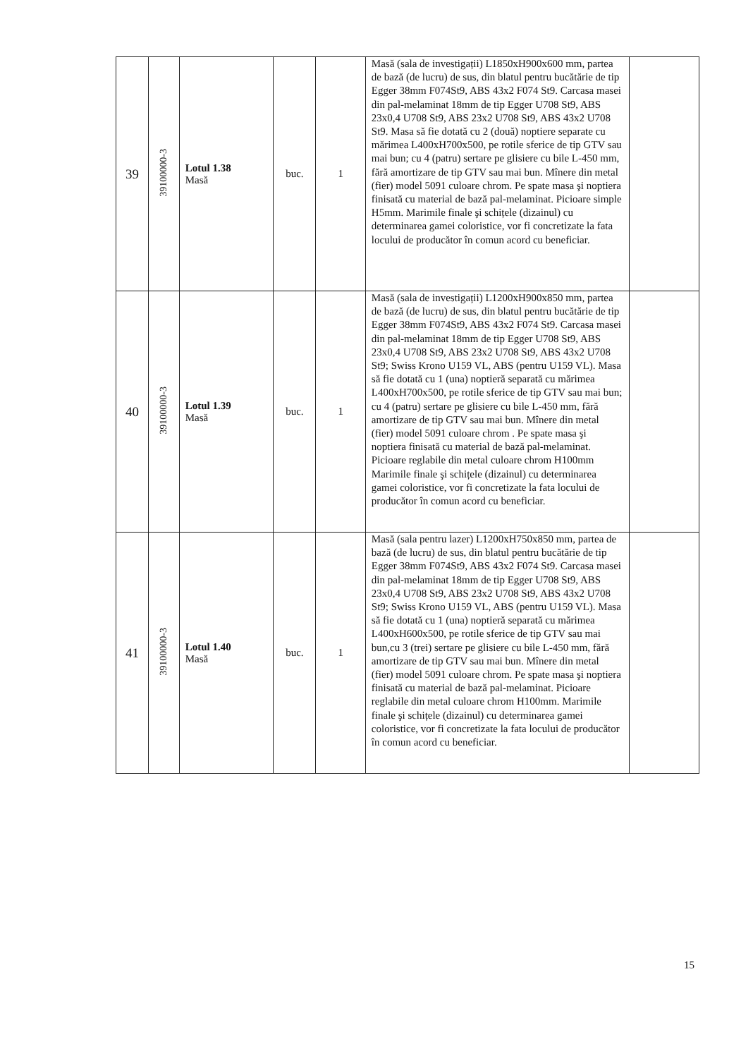| 39 | 39100000-3 | Lotul 1.38 Masă | buc. | 1 | Masă (sala de investigații) L1850xH900x600 mm, partea de bază (de lucru) de sus, din blatul pentru bucătărie de tip Egger 38mm F074St9, ABS 43x2 F074 St9. Carcasa masei din pal-melaminat 18mm de tip Egger U708 St9, ABS 23x0,4 U708 St9, ABS 23x2 U708 St9, ABS 43x2 U708 St9. Masa să fie dotată cu 2 (două) noptiere separate cu mărimea L400xH700x500, pe rotile sferice de tip GTV sau mai bun; cu 4 (patru) sertare pe glisiere cu bile L-450 mm, fără amortizare de tip GTV sau mai bun. Mînere din metal (fier) model 5091 culoare chrom. Pe spate masa şi noptiera finisată cu material de bază pal-melaminat. Picioare simple H5mm. Marimile finale şi schițele (dizainul) cu determinarea gamei coloristice, vor fi concretizate la fata locului de producător în comun acord cu beneficiar. | |
| 40 | 39100000-3 | Lotul 1.39 Masă | buc. | 1 | Masă (sala de investigații) L1200xH900x850 mm, partea de bază (de lucru) de sus, din blatul pentru bucătărie de tip Egger 38mm F074St9, ABS 43x2 F074 St9. Carcasa masei din pal-melaminat 18mm de tip Egger U708 St9, ABS 23x0,4 U708 St9, ABS 23x2 U708 St9, ABS 43x2 U708 St9; Swiss Krono U159 VL, ABS (pentru U159 VL). Masa să fie dotată cu 1 (una) noptieră separată cu mărimea L400xH700x500, pe rotile sferice de tip GTV sau mai bun; cu 4 (patru) sertare pe glisiere cu bile L-450 mm, fără amortizare de tip GTV sau mai bun. Mînere din metal (fier) model 5091 culoare chrom . Pe spate masa şi noptiera finisată cu material de bază pal-melaminat. Picioare reglabile din metal culoare chrom H100mm Marimile finale şi schițele (dizainul) cu determinarea gamei coloristice, vor fi concretizate la fata locului de producător în comun acord cu beneficiar. | |
| 41 | 39100000-3 | Lotul 1.40 Masă | buc. | 1 | Masă (sala pentru lazer) L1200xH750x850 mm, partea de bază (de lucru) de sus, din blatul pentru bucătărie de tip Egger 38mm F074St9, ABS 43x2 F074 St9. Carcasa masei din pal-melaminat 18mm de tip Egger U708 St9, ABS 23x0,4 U708 St9, ABS 23x2 U708 St9, ABS 43x2 U708 St9; Swiss Krono U159 VL, ABS (pentru U159 VL). Masa să fie dotată cu 1 (una) noptieră separată cu mărimea L400xH600x500, pe rotile sferice de tip GTV sau mai bun,cu 3 (trei) sertare pe glisiere cu bile L-450 mm, fără amortizare de tip GTV sau mai bun. Mînere din metal (fier) model 5091 culoare chrom. Pe spate masa şi noptiera finisată cu material de bază pal-melaminat. Picioare reglabile din metal culoare chrom H100mm. Marimile finale şi schițele (dizainul) cu determinarea gamei coloristice, vor fi concretizate la fata locului de producător în comun acord cu beneficiar. | |
15